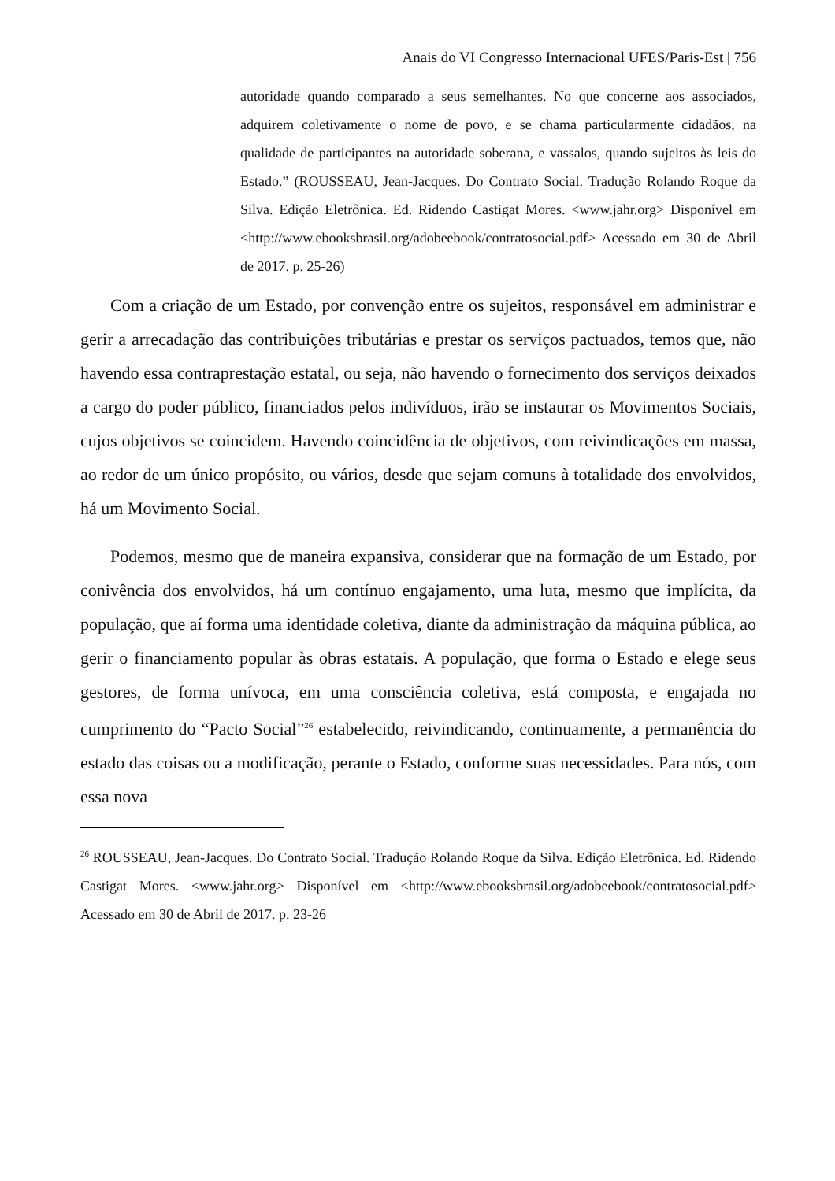Anais do VI Congresso Internacional UFES/Paris-Est | 756
autoridade quando comparado a seus semelhantes. No que concerne aos associados, adquirem coletivamente o nome de povo, e se chama particularmente cidadãos, na qualidade de participantes na autoridade soberana, e vassalos, quando sujeitos às leis do Estado.” (ROUSSEAU, Jean-Jacques. Do Contrato Social. Tradução Rolando Roque da Silva. Edição Eletrônica. Ed. Ridendo Castigat Mores. <www.jahr.org> Disponível em <http://www.ebooksbrasil.org/adobeebook/contratosocial.pdf> Acessado em 30 de Abril de 2017. p. 25-26)
Com a criação de um Estado, por convenção entre os sujeitos, responsável em administrar e gerir a arrecadação das contribuições tributárias e prestar os serviços pactuados, temos que, não havendo essa contraprestação estatal, ou seja, não havendo o fornecimento dos serviços deixados a cargo do poder público, financiados pelos indivíduos, irão se instaurar os Movimentos Sociais, cujos objetivos se coincidem. Havendo coincidência de objetivos, com reivindicações em massa, ao redor de um único propósito, ou vários, desde que sejam comuns à totalidade dos envolvidos, há um Movimento Social.
Podemos, mesmo que de maneira expansiva, considerar que na formação de um Estado, por conivência dos envolvidos, há um contínuo engajamento, uma luta, mesmo que implícita, da população, que aí forma uma identidade coletiva, diante da administração da máquina pública, ao gerir o financiamento popular às obras estatais. A população, que forma o Estado e elege seus gestores, de forma unívoca, em uma consciência coletiva, está composta, e engajada no cumprimento do “Pacto Social”<sup>26</sup> estabelecido, reivindicando, continuamente, a permanência do estado das coisas ou a modificação, perante o Estado, conforme suas necessidades. Para nós, com essa nova
<sup>26</sup> ROUSSEAU, Jean-Jacques. Do Contrato Social. Tradução Rolando Roque da Silva. Edição Eletrônica. Ed. Ridendo Castigat Mores. <www.jahr.org> Disponível em <http://www.ebooksbrasil.org/adobeebook/contratosocial.pdf> Acessado em 30 de Abril de 2017. p. 23-26